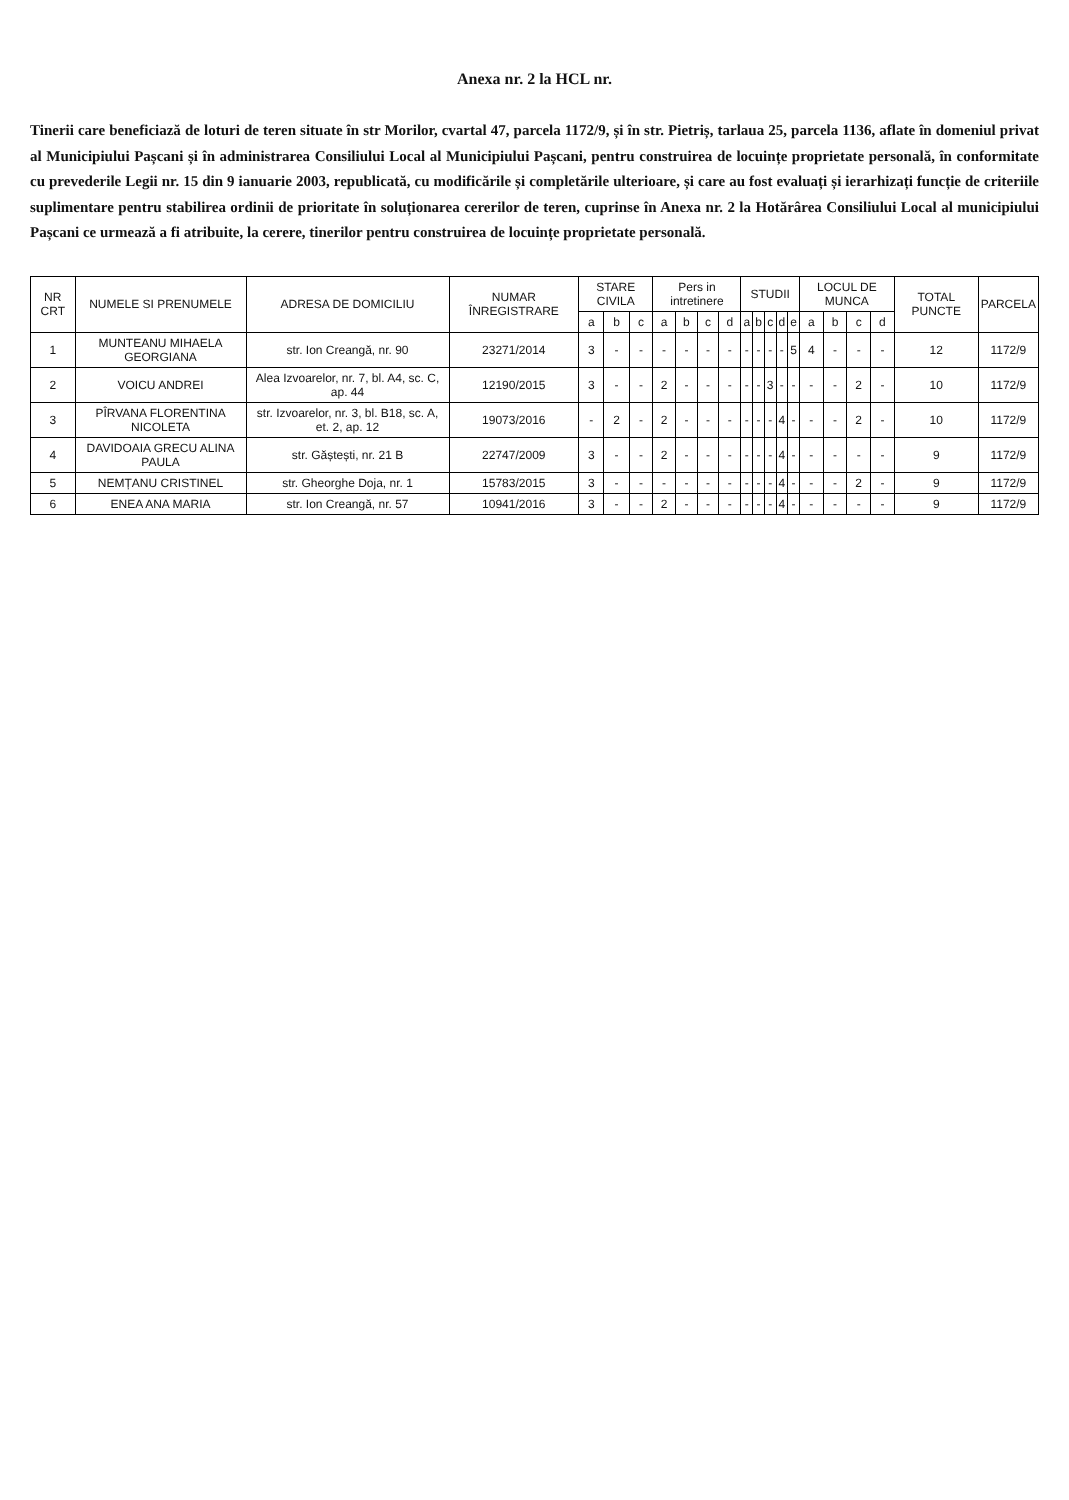Anexa nr. 2 la HCL nr.
Tinerii care beneficiază de loturi de teren situate în str Morilor, cvartal 47, parcela 1172/9, și în str. Pietriș, tarlaua 25, parcela 1136, aflate în domeniul privat al Municipiului Pașcani și în administrarea Consiliului Local al Municipiului Pașcani, pentru construirea de locuințe proprietate personală, în conformitate cu prevederile Legii nr. 15 din 9 ianuarie 2003, republicată, cu modificările și completările ulterioare, și care au fost evaluați și ierarhizați funcție de criteriile suplimentare pentru stabilirea ordinii de prioritate în soluționarea cererilor de teren, cuprinse în Anexa nr. 2 la Hotărârea Consiliului Local al municipiului Pașcani ce urmează a fi atribuite, la cerere, tinerilor pentru construirea de locuințe proprietate personală.
| NR CRT | NUMELE SI PRENUMELE | ADRESA DE DOMICILIU | NUMAR ÎNREGISTRARE | STARE CIVILA | | | Pers in intretinere | | | | STUDII | | | | | LOCUL DE MUNCA | | | | TOTAL PUNCTE | PARCELA |
| --- | --- | --- | --- | --- | --- | --- | --- | --- | --- | --- | --- | --- | --- | --- | --- | --- | --- | --- | --- | --- | --- |
| | | | | a | b | c | a | b | c | d | a | b | c | d | e | a | b | c | d | | |
| 1 | MUNTEANU MIHAELA GEORGIANA | str. Ion Creangă, nr. 90 | 23271/2014 | 3 | - | - | - | - | - | - | - | - | - | - | 5 | 4 | - | - | - | 12 | 1172/9 |
| 2 | VOICU ANDREI | Alea Izvoarelor, nr. 7, bl. A4, sc. C, ap. 44 | 12190/2015 | 3 | - | - | 2 | - | - | - | - | - | 3 | - | - | - | - | 2 | - | 10 | 1172/9 |
| 3 | PÎRVANA FLORENTINA NICOLETA | str. Izvoarelor, nr. 3, bl. B18, sc. A, et. 2, ap. 12 | 19073/2016 | - | 2 | - | 2 | - | - | - | - | - | - | 4 | - | - | - | 2 | - | 10 | 1172/9 |
| 4 | DAVIDOAIA GRECU ALINA PAULA | str. Găștești, nr. 21 B | 22747/2009 | 3 | - | - | 2 | - | - | - | - | - | - | 4 | - | - | - | - | - | 9 | 1172/9 |
| 5 | NEMȚANU CRISTINEL | str. Gheorghe Doja, nr. 1 | 15783/2015 | 3 | - | - | - | - | - | - | - | - | - | 4 | - | - | - | 2 | - | 9 | 1172/9 |
| 6 | ENEA ANA MARIA | str. Ion Creangă, nr. 57 | 10941/2016 | 3 | - | - | 2 | - | - | - | - | - | - | 4 | - | - | - | - | - | 9 | 1172/9 |